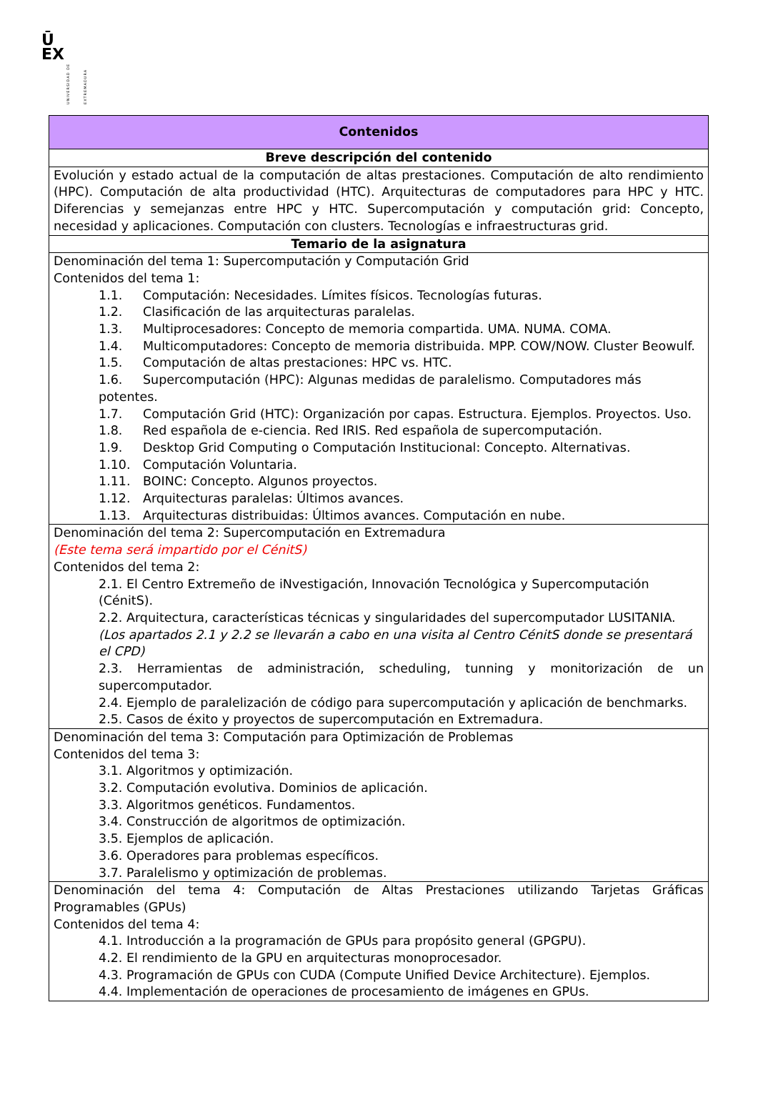Ū
EX
UNIVERSIDAD DE EXTREMADURA
| Contenidos |
| --- |
| Breve descripción del contenido |
| Evolución y estado actual de la computación de altas prestaciones. Computación de alto rendimiento (HPC). Computación de alta productividad (HTC). Arquitecturas de computadores para HPC y HTC. Diferencias y semejanzas entre HPC y HTC. Supercomputación y computación grid: Concepto, necesidad y aplicaciones. Computación con clusters. Tecnologías e infraestructuras grid. |
| Temario de la asignatura |
| Denominación del tema 1: Supercomputación y Computación Grid Contenidos del tema 1: 1.1. Computación: Necesidades. Límites físicos. Tecnologías futuras. 1.2. Clasificación de las arquitecturas paralelas. 1.3. Multiprocesadores: Concepto de memoria compartida. UMA. NUMA. COMA. 1.4. Multicomputadores: Concepto de memoria distribuida. MPP. COW/NOW. Cluster Beowulf. 1.5. Computación de altas prestaciones: HPC vs. HTC. 1.6. Supercomputación (HPC): Algunas medidas de paralelismo. Computadores más potentes. 1.7. Computación Grid (HTC): Organización por capas. Estructura. Ejemplos. Proyectos. Uso. 1.8. Red española de e-ciencia. Red IRIS. Red española de supercomputación. 1.9. Desktop Grid Computing o Computación Institucional: Concepto. Alternativas. 1.10. Computación Voluntaria. 1.11. BOINC: Concepto. Algunos proyectos. 1.12. Arquitecturas paralelas: Últimos avances. 1.13. Arquitecturas distribuidas: Últimos avances. Computación en nube. |
| Denominación del tema 2: Supercomputación en Extremadura (Este tema será impartido por el CénitS) Contenidos del tema 2: 2.1. El Centro Extremeño de iNvestigación, Innovación Tecnológica y Supercomputación (CénitS). 2.2. Arquitectura, características técnicas y singularidades del supercomputador LUSITANIA. (Los apartados 2.1 y 2.2 se llevarán a cabo en una visita al Centro CénitS donde se presentará el CPD) 2.3. Herramientas de administración, scheduling, tunning y monitorización de un supercomputador. 2.4. Ejemplo de paralelización de código para supercomputación y aplicación de benchmarks. 2.5. Casos de éxito y proyectos de supercomputación en Extremadura. |
| Denominación del tema 3: Computación para Optimización de Problemas Contenidos del tema 3: 3.1. Algoritmos y optimización. 3.2. Computación evolutiva. Dominios de aplicación. 3.3. Algoritmos genéticos. Fundamentos. 3.4. Construcción de algoritmos de optimización. 3.5. Ejemplos de aplicación. 3.6. Operadores para problemas específicos. 3.7. Paralelismo y optimización de problemas. |
| Denominación del tema 4: Computación de Altas Prestaciones utilizando Tarjetas Gráficas Programables (GPUs) Contenidos del tema 4: 4.1. Introducción a la programación de GPUs para propósito general (GPGPU). 4.2. El rendimiento de la GPU en arquitecturas monoprocesador. 4.3. Programación de GPUs con CUDA (Compute Unified Device Architecture). Ejemplos. 4.4. Implementación de operaciones de procesamiento de imágenes en GPUs. |